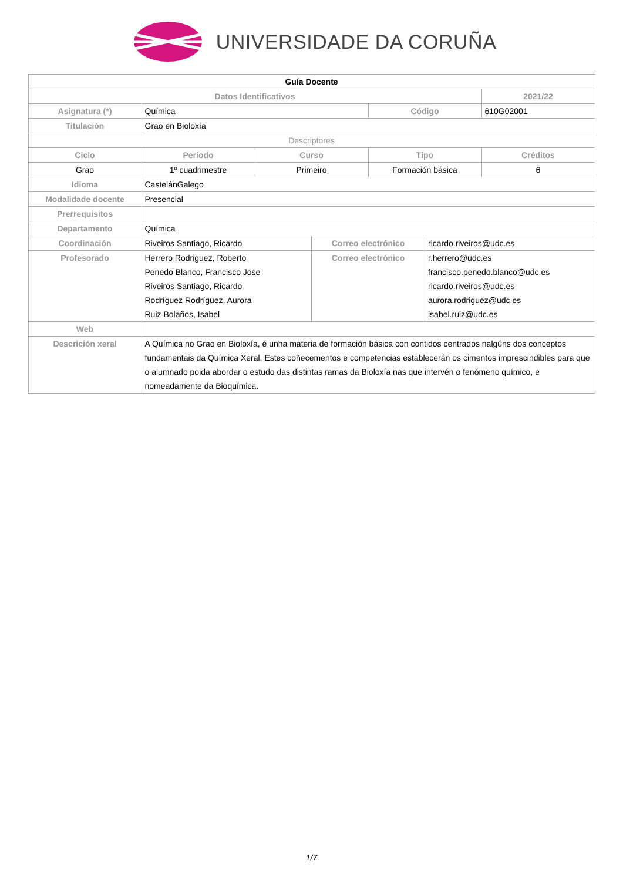UNIVERSIDADE DA CORUÑA
| Guía Docente | | | | | | |
| --- | --- | --- | --- | --- | --- | --- |
| Datos Identificativos | | | | | | 2021/22 |
| Asignatura (*) | Química | | | Código | | 610G02001 |
| Titulación | Grao en Bioloxía | | | | | |
| Descriptores | | | | | | |
| Ciclo | Período | Curso | | Tipo | | Créditos |
| Grao | 1º cuadrimestre | Primeiro | | Formación básica | | 6 |
| Idioma | CastelánGalego | | | | | |
| Modalidade docente | Presencial | | | | | |
| Prerrequisitos | | | | | | |
| Departamento | Química | | | | | |
| Coordinación | Riveiros Santiago, Ricardo | | Correo electrónico | | ricardo.riveiros@udc.es | |
| Profesorado | Herrero Rodriguez, Roberto Penedo Blanco, Francisco Jose Riveiros Santiago, Ricardo Rodríguez Rodríguez, Aurora Ruiz Bolaños, Isabel | | Correo electrónico | | r.herrero@udc.es francisco.penedo.blanco@udc.es ricardo.riveiros@udc.es aurora.rodriguez@udc.es isabel.ruiz@udc.es | |
| Web | | | | | | |
| Descrición xeral | A Química no Grao en Bioloxía, é unha materia de formación básica con contidos centrados nalgúns dos conceptos fundamentais da Química Xeral. Estes coñecementos e competencias establecerán os cimentos imprescindibles para que o alumnado poida abordar o estudo das distintas ramas da Bioloxía nas que intervén o fenómeno químico, e nomeadamente da Bioquímica. | | | | | |
1/7